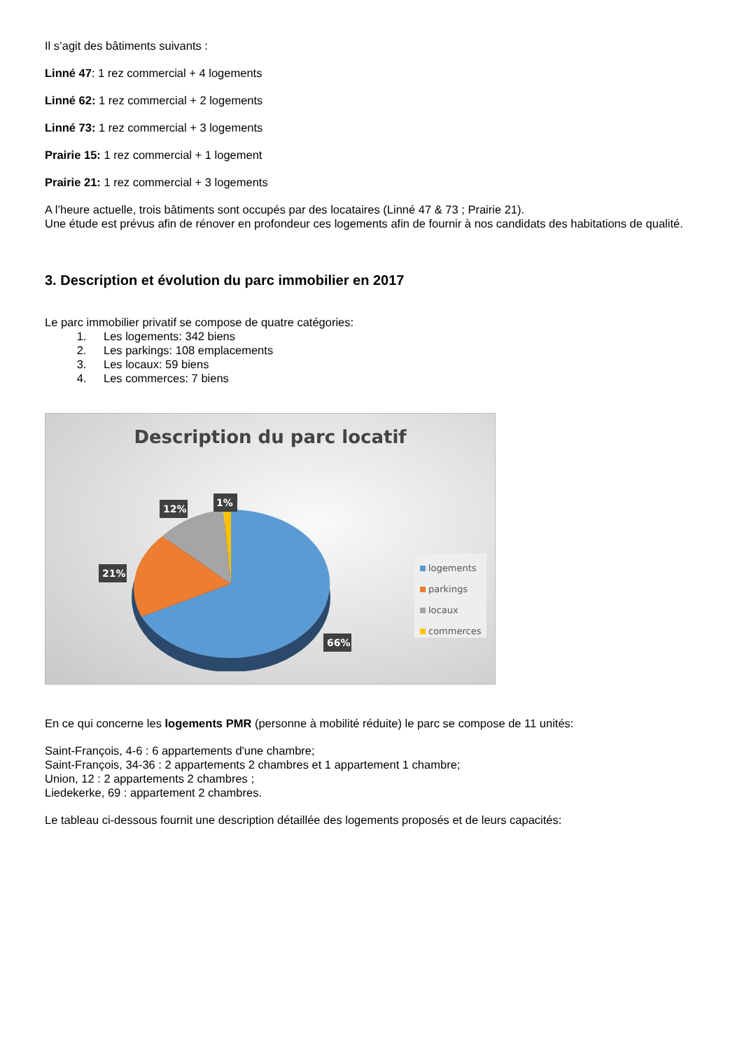Il s’agit des bâtiments suivants :
Linné 47: 1 rez commercial + 4 logements
Linné 62: 1 rez commercial + 2 logements
Linné 73: 1 rez commercial + 3 logements
Prairie 15: 1 rez commercial + 1 logement
Prairie 21: 1 rez commercial + 3 logements
A l’heure actuelle, trois bâtiments sont occupés par des locataires (Linné 47 & 73 ; Prairie 21).
Une étude est prévus afin de rénover en profondeur ces logements afin de fournir à nos candidats des habitations de qualité.
3. Description et évolution du parc immobilier en 2017
Le parc immobilier privatif se compose de quatre catégories:
1. Les logements: 342 biens
2. Les parkings: 108 emplacements
3. Les locaux: 59 biens
4. Les commerces: 7 biens
Description du parc locatif
12%
1%
21%
66%
logements
parkings
locaux
commerces
En ce qui concerne les logements PMR (personne à mobilité réduite) le parc se compose de 11 unités:
Saint-François, 4-6 : 6 appartements d'une chambre;
Saint-François, 34-36 : 2 appartements 2 chambres et 1 appartement 1 chambre;
Union, 12 : 2 appartements 2 chambres ;
Liedekerke, 69 : appartement 2 chambres.
Le tableau ci-dessous fournit une description détaillée des logements proposés et de leurs capacités: